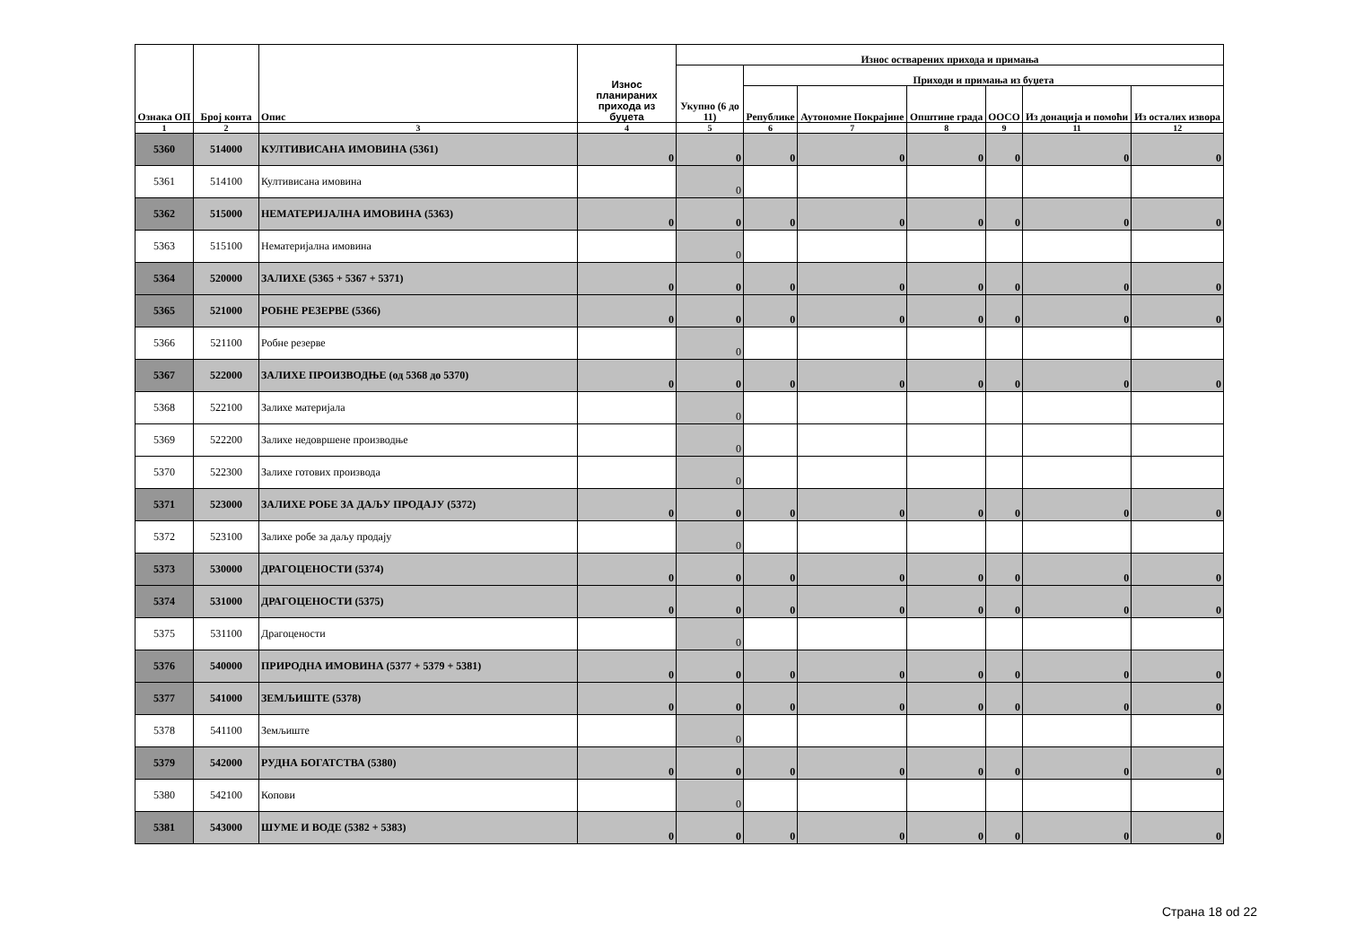| Ознака ОП | Број конта | Опис | Износ планираних прихода из буџета | Износ остварених прихода и примања | | | | | | |
| --- | --- | --- | --- | --- | --- | --- | --- | --- | --- | --- |
| | | | | Укупно (6 до 11) | Приходи и примања из буџета | | | | | |
| | | | | | Републике | Аутономне Покрајине | Општине града | ООСО | Из донација и помоћи | Из осталих извора |
| 1 | 2 | 3 | 4 | 5 | 6 | 7 | 8 | 9 | 11 | 12 |
| 5360 | 514000 | КУЛТИВИСАНА ИМОВИНА (5361) | 0 | 0 | 0 | 0 | 0 | 0 | 0 | 0 |
| 5361 | 514100 | Култивисана имовина | | 0 | | | | | | |
| 5362 | 515000 | НЕМАТЕРИЈАЛНА ИМОВИНА (5363) | 0 | 0 | 0 | 0 | 0 | 0 | 0 | 0 |
| 5363 | 515100 | Нематеријална имовина | | 0 | | | | | | |
| 5364 | 520000 | ЗАЛИХЕ (5365 + 5367 + 5371) | 0 | 0 | 0 | 0 | 0 | 0 | 0 | 0 |
| 5365 | 521000 | РОБНЕ РЕЗЕРВЕ (5366) | 0 | 0 | 0 | 0 | 0 | 0 | 0 | 0 |
| 5366 | 521100 | Робне резерве | | 0 | | | | | | |
| 5367 | 522000 | ЗАЛИХЕ ПРОИЗВОДЊЕ (од 5368 до 5370) | 0 | 0 | 0 | 0 | 0 | 0 | 0 | 0 |
| 5368 | 522100 | Залихе материјала | | 0 | | | | | | |
| 5369 | 522200 | Залихе недовршене производње | | 0 | | | | | | |
| 5370 | 522300 | Залихе готових производа | | 0 | | | | | | |
| 5371 | 523000 | ЗАЛИХЕ РОБЕ ЗА ДАЉУ ПРОДАЈУ (5372) | 0 | 0 | 0 | 0 | 0 | 0 | 0 | 0 |
| 5372 | 523100 | Залихе робе за даљу продају | | 0 | | | | | | |
| 5373 | 530000 | ДРАГОЦЕНОСТИ (5374) | 0 | 0 | 0 | 0 | 0 | 0 | 0 | 0 |
| 5374 | 531000 | ДРАГОЦЕНОСТИ (5375) | 0 | 0 | 0 | 0 | 0 | 0 | 0 | 0 |
| 5375 | 531100 | Драгоцености | | 0 | | | | | | |
| 5376 | 540000 | ПРИРОДНА ИМОВИНА (5377 + 5379 + 5381) | 0 | 0 | 0 | 0 | 0 | 0 | 0 | 0 |
| 5377 | 541000 | ЗЕМЉИШТЕ (5378) | 0 | 0 | 0 | 0 | 0 | 0 | 0 | 0 |
| 5378 | 541100 | Земљиште | | 0 | | | | | | |
| 5379 | 542000 | РУДНА БОГАТСТВА (5380) | 0 | 0 | 0 | 0 | 0 | 0 | 0 | 0 |
| 5380 | 542100 | Копови | | 0 | | | | | | |
| 5381 | 543000 | ШУМЕ И ВОДЕ (5382 + 5383) | 0 | 0 | 0 | 0 | 0 | 0 | 0 | 0 |
Страна 18 od 22